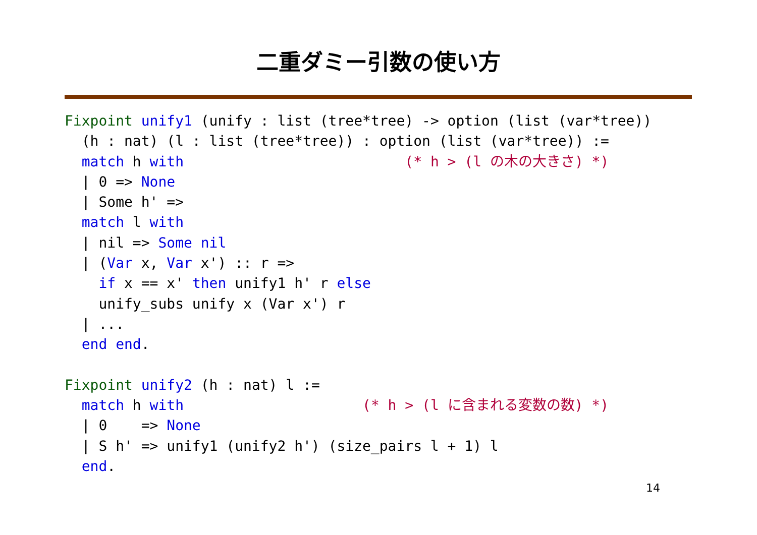二重ダミー引数の使い方
Fixpoint unify1 (unify : list (tree*tree) -> option (list (var*tree))
  (h : nat) (l : list (tree*tree)) : option (list (var*tree)) :=
  match h with                          (* h > (l の木の大きさ) *)
  | 0 => None
  | Some h' =>
  match l with
  | nil => Some nil
  | (Var x, Var x') :: r =>
    if x == x' then unify1 h' r else
    unify_subs unify x (Var x') r
  | ...
  end end.

Fixpoint unify2 (h : nat) l :=
  match h with                     (* h > (l に含まれる変数の数) *)
  | 0    => None
  | S h' => unify1 (unify2 h') (size_pairs l + 1) l
  end.
14